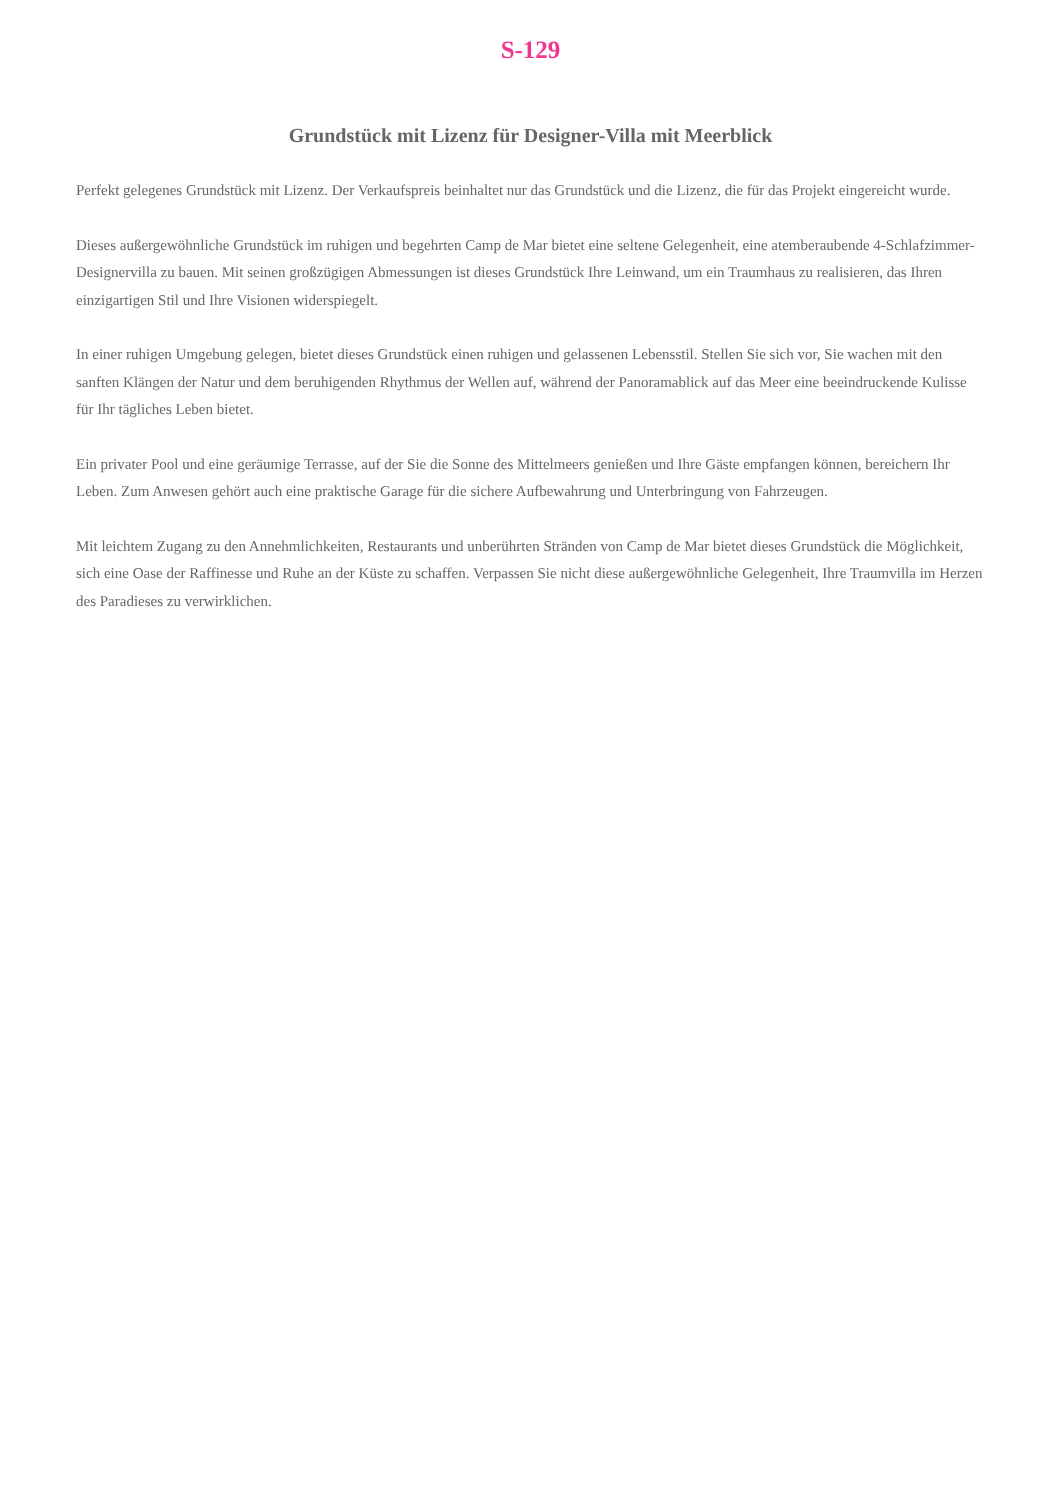S-129
Grundstück mit Lizenz für Designer-Villa mit Meerblick
Perfekt gelegenes Grundstück mit Lizenz. Der Verkaufspreis beinhaltet nur das Grundstück und die Lizenz, die für das Projekt eingereicht wurde.
Dieses außergewöhnliche Grundstück im ruhigen und begehrten Camp de Mar bietet eine seltene Gelegenheit, eine atemberaubende 4-Schlafzimmer-Designervilla zu bauen. Mit seinen großzügigen Abmessungen ist dieses Grundstück Ihre Leinwand, um ein Traumhaus zu realisieren, das Ihren einzigartigen Stil und Ihre Visionen widerspiegelt.
In einer ruhigen Umgebung gelegen, bietet dieses Grundstück einen ruhigen und gelassenen Lebensstil. Stellen Sie sich vor, Sie wachen mit den sanften Klängen der Natur und dem beruhigenden Rhythmus der Wellen auf, während der Panoramablick auf das Meer eine beeindruckende Kulisse für Ihr tägliches Leben bietet.
Ein privater Pool und eine geräumige Terrasse, auf der Sie die Sonne des Mittelmeers genießen und Ihre Gäste empfangen können, bereichern Ihr Leben. Zum Anwesen gehört auch eine praktische Garage für die sichere Aufbewahrung und Unterbringung von Fahrzeugen.
Mit leichtem Zugang zu den Annehmlichkeiten, Restaurants und unberührten Stränden von Camp de Mar bietet dieses Grundstück die Möglichkeit, sich eine Oase der Raffinesse und Ruhe an der Küste zu schaffen. Verpassen Sie nicht diese außergewöhnliche Gelegenheit, Ihre Traumvilla im Herzen des Paradieses zu verwirklichen.